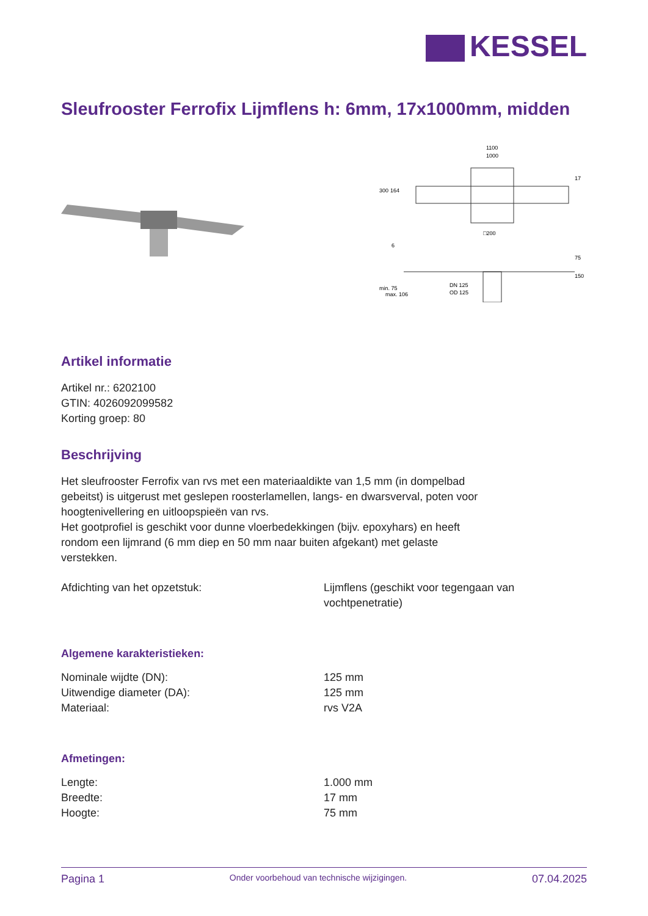KESSEL
Sleufrooster Ferrofix Lijmflens h: 6mm, 17x1000mm, midden
1100
1000
□200
DN 125
OD 125
300
164
17
75
150
6
min. 75
max. 106
Artikel informatie
Artikel nr.: 6202100
GTIN: 4026092099582
Korting groep: 80
Beschrijving
Het sleufrooster Ferrofix van rvs met een materiaaldikte van 1,5 mm (in dompelbad gebeitst) is uitgerust met geslepen roosterlamellen, langs- en dwarsverval, poten voor hoogtenivellering en uitloopspieën van rvs.
Het gootprofiel is geschikt voor dunne vloerbedekkingen (bijv. epoxyhars) en heeft rondom een lijmrand (6 mm diep en 50 mm naar buiten afgekant) met gelaste verstekken.
| Afdichting van het opzetstuk: | Lijmflens (geschikt voor tegengaan van vochtpenetratie) |
Algemene karakteristieken:
| Nominale wijdte (DN): | 125 mm |
| Uitwendige diameter (DA): | 125 mm |
| Materiaal: | rvs V2A |
Afmetingen:
| Lengte: | 1.000 mm |
| Breedte: | 17 mm |
| Hoogte: | 75 mm |
Pagina 1 Onder voorbehoud van technische wijzigingen. 07.04.2025